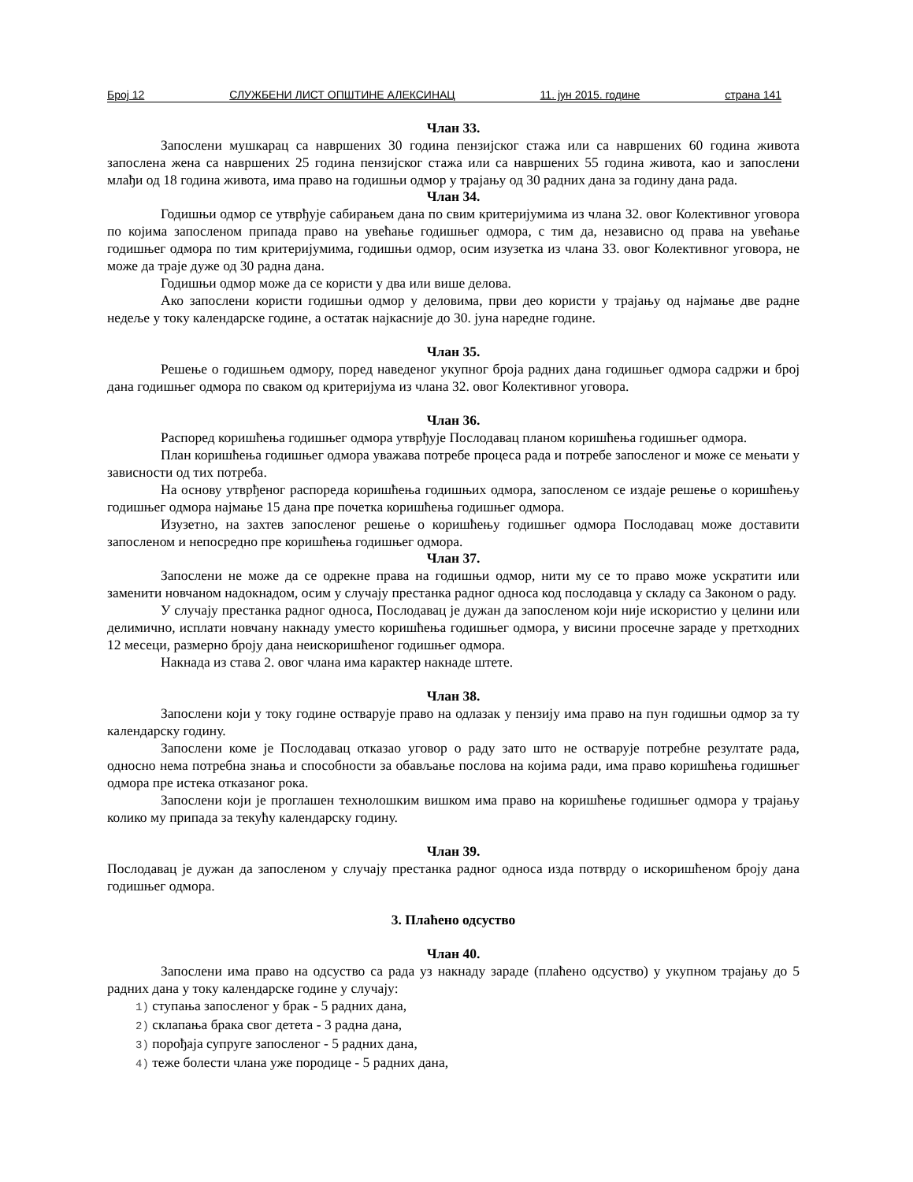Број 12 СЛУЖБЕНИ ЛИСТ ОПШТИНЕ АЛЕКСИНАЦ 11. јун 2015. године страна 141
Члан 33.
Запослени мушкарац са навршених 30 година пензијског стажа или са навршених 60 година живота запослена жена са навршених 25 година пензијског стажа или са навршених 55 година живота, као и запослени млађи од 18 година живота, има право на годишњи одмор у трајању од 30 радних дана за годину дана рада.
Члан 34.
Годишњи одмор се утврђује сабирањем дана по свим критеријумима из члана 32. овог Колективног уговора по којима запосленом припада право на увећање годишњег одмора, с тим да, независно од права на увећање годишњег одмора по тим критеријумима, годишњи одмор, осим изузетка из члана 33. овог Колективног уговора, не може да траје дуже од 30 радна дана.
Годишњи одмор може да се користи у два или више делова.
Ако запослени користи годишњи одмор у деловима, први део користи у трајању од најмање две радне недеље у току календарске године, а остатак најкасније до 30. јуна наредне године.
Члан 35.
Решење о годишњем одмору, поред наведеног укупног броја радних дана годишњег одмора садржи и број дана годишњег одмора по сваком од критеријума из члана 32. овог Колективног уговора.
Члан 36.
Распоред коришћења годишњег одмора утврђује Послодавац планом коришћења годишњег одмора.
План коришћења годишњег одмора уважава потребе процеса рада и потребе запосленог и може се мењати у зависности од тих потреба.
На основу утврђеног распореда коришћења годишњих одмора, запосленом се издаје решење о коришћењу годишњег одмора најмање 15 дана пре почетка коришћења годишњег одмора.
Изузетно, на захтев запосленог решење о коришћењу годишњег одмора Послодавац може доставити запосленом и непосредно пре коришћења годишњег одмора.
Члан 37.
Запослени не може да се одрекне права на годишњи одмор, нити му се то право може ускратити или заменити новчаном надокнадом, осим у случају престанка радног односа код послодавца у складу са Законом о раду.
У случају престанка радног односа, Послодавац је дужан да запосленом који није искористио у целини или делимично, исплати новчану накнаду уместо коришћења годишњег одмора, у висини просечне зараде у претходних 12 месеци, размерно броју дана неискоришћеног годишњег одмора.
Накнада из става 2. овог члана има карактер накнаде штете.
Члан 38.
Запослени који у току године остварује право на одлазак у пензију има право на пун годишњи одмор за ту календарску годину.
Запослени коме је Послодавац отказао уговор о раду зато што не остварује потребне резултате рада, односно нема потребна знања и способности за обављање послова на којима ради, има право коришћења годишњег одмора пре истека отказаног рока.
Запослени који је проглашен технолошким вишком има право на коришћење годишњег одмора у трајању колико му припада за текућу календарску годину.
Члан 39.
Послодавац је дужан да запосленом у случају престанка радног односа изда потврду о искоришћеном броју дана годишњег одмора.
3. Плаћено одсуство
Члан 40.
Запослени има право на одсуство са рада уз накнаду зараде (плаћено одсуство) у укупном трајању до 5 радних дана у току календарске године у случају:
1) ступања запосленог у брак - 5 радних дана,
2) склапања брака свог детета - 3 радна дана,
3) порођаја супруге запосленог - 5 радних дана,
4) теже болести члана уже породице - 5 радних дана,